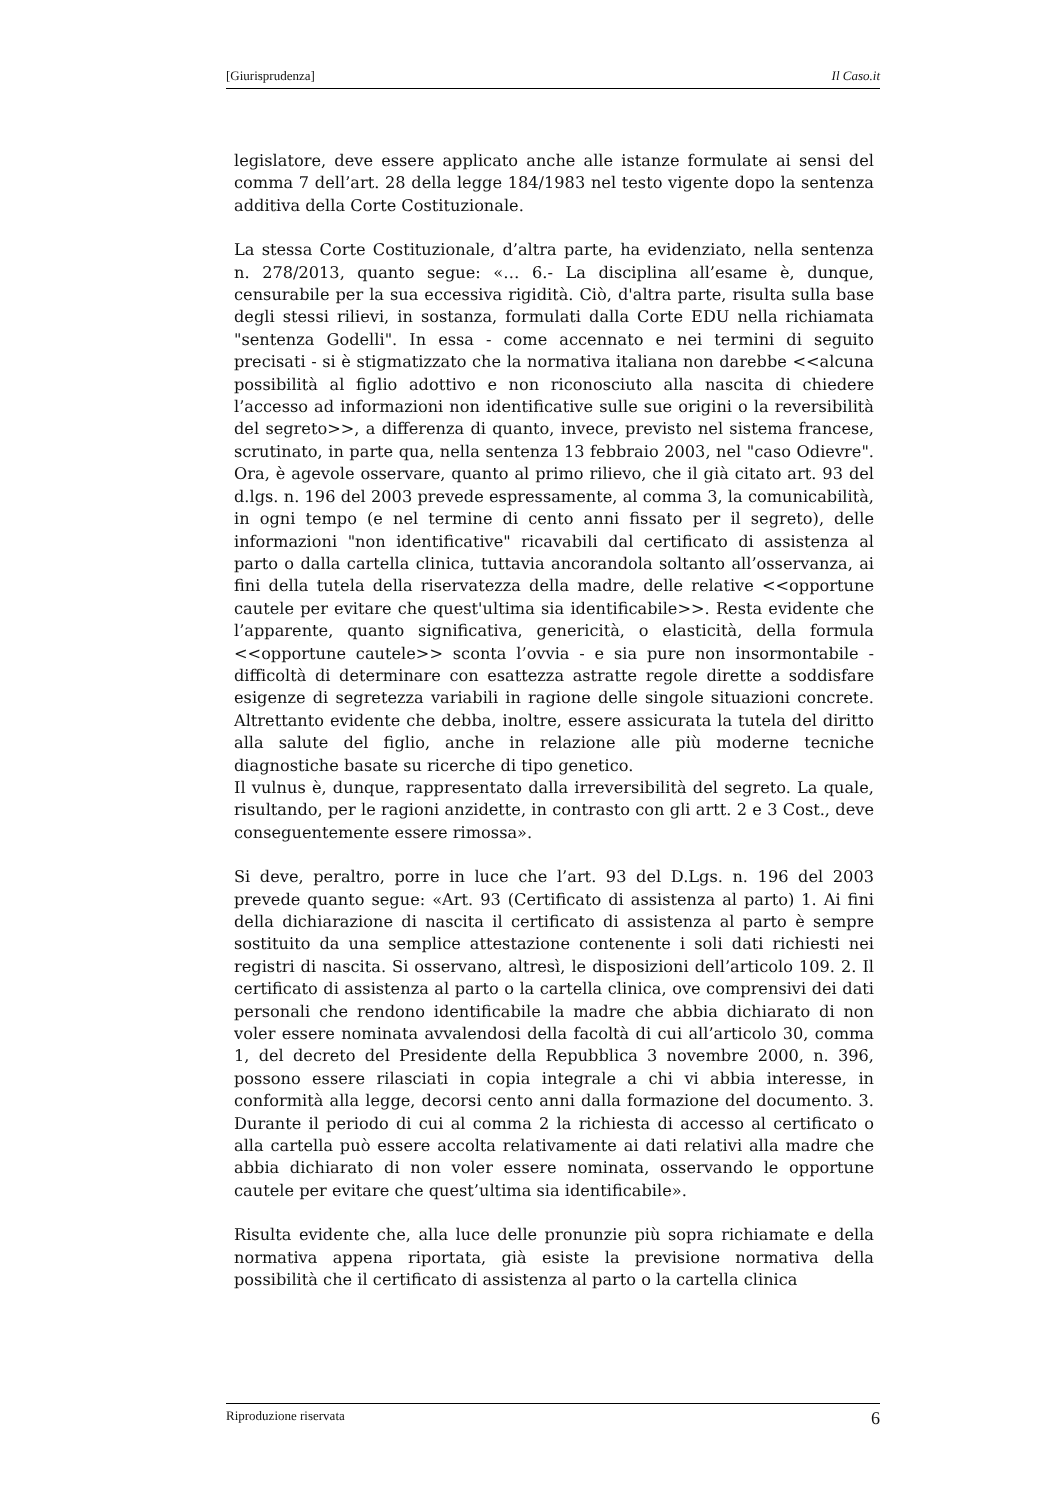[Giurisprudenza] Il Caso.it
legislatore, deve essere applicato anche alle istanze formulate ai sensi del comma 7 dell’art. 28 della legge 184/1983 nel testo vigente dopo la sentenza additiva della Corte Costituzionale.
La stessa Corte Costituzionale, d’altra parte, ha evidenziato, nella sentenza n. 278/2013, quanto segue: «… 6.- La disciplina all’esame è, dunque, censurabile per la sua eccessiva rigidità. Ciò, d'altra parte, risulta sulla base degli stessi rilievi, in sostanza, formulati dalla Corte EDU nella richiamata "sentenza Godelli". In essa - come accennato e nei termini di seguito precisati - si è stigmatizzato che la normativa italiana non darebbe <<alcuna possibilità al figlio adottivo e non riconosciuto alla nascita di chiedere l’accesso ad informazioni non identificative sulle sue origini o la reversibilità del segreto>>, a differenza di quanto, invece, previsto nel sistema francese, scrutinato, in parte qua, nella sentenza 13 febbraio 2003, nel "caso Odievre". Ora, è agevole osservare, quanto al primo rilievo, che il già citato art. 93 del d.lgs. n. 196 del 2003 prevede espressamente, al comma 3, la comunicabilità, in ogni tempo (e nel termine di cento anni fissato per il segreto), delle informazioni "non identificative" ricavabili dal certificato di assistenza al parto o dalla cartella clinica, tuttavia ancorandola soltanto all’osservanza, ai fini della tutela della riservatezza della madre, delle relative <<opportune cautele per evitare che quest'ultima sia identificabile>>. Resta evidente che l’apparente, quanto significativa, genericità, o elasticità, della formula <<opportune cautele>> sconta l’ovvia - e sia pure non insormontabile - difficoltà di determinare con esattezza astratte regole dirette a soddisfare esigenze di segretezza variabili in ragione delle singole situazioni concrete. Altrettanto evidente che debba, inoltre, essere assicurata la tutela del diritto alla salute del figlio, anche in relazione alle più moderne tecniche diagnostiche basate su ricerche di tipo genetico.
Il vulnus è, dunque, rappresentato dalla irreversibilità del segreto. La quale, risultando, per le ragioni anzidette, in contrasto con gli artt. 2 e 3 Cost., deve conseguentemente essere rimossa».
Si deve, peraltro, porre in luce che l’art. 93 del D.Lgs. n. 196 del 2003 prevede quanto segue: «Art. 93 (Certificato di assistenza al parto) 1. Ai fini della dichiarazione di nascita il certificato di assistenza al parto è sempre sostituito da una semplice attestazione contenente i soli dati richiesti nei registri di nascita. Si osservano, altresì, le disposizioni dell’articolo 109. 2. Il certificato di assistenza al parto o la cartella clinica, ove comprensivi dei dati personali che rendono identificabile la madre che abbia dichiarato di non voler essere nominata avvalendosi della facoltà di cui all’articolo 30, comma 1, del decreto del Presidente della Repubblica 3 novembre 2000, n. 396, possono essere rilasciati in copia integrale a chi vi abbia interesse, in conformità alla legge, decorsi cento anni dalla formazione del documento. 3. Durante il periodo di cui al comma 2 la richiesta di accesso al certificato o alla cartella può essere accolta relativamente ai dati relativi alla madre che abbia dichiarato di non voler essere nominata, osservando le opportune cautele per evitare che quest’ultima sia identificabile».
Risulta evidente che, alla luce delle pronunzie più sopra richiamate e della normativa appena riportata, già esiste la previsione normativa della possibilità che il certificato di assistenza al parto o la cartella clinica
Riproduzione riservata 6